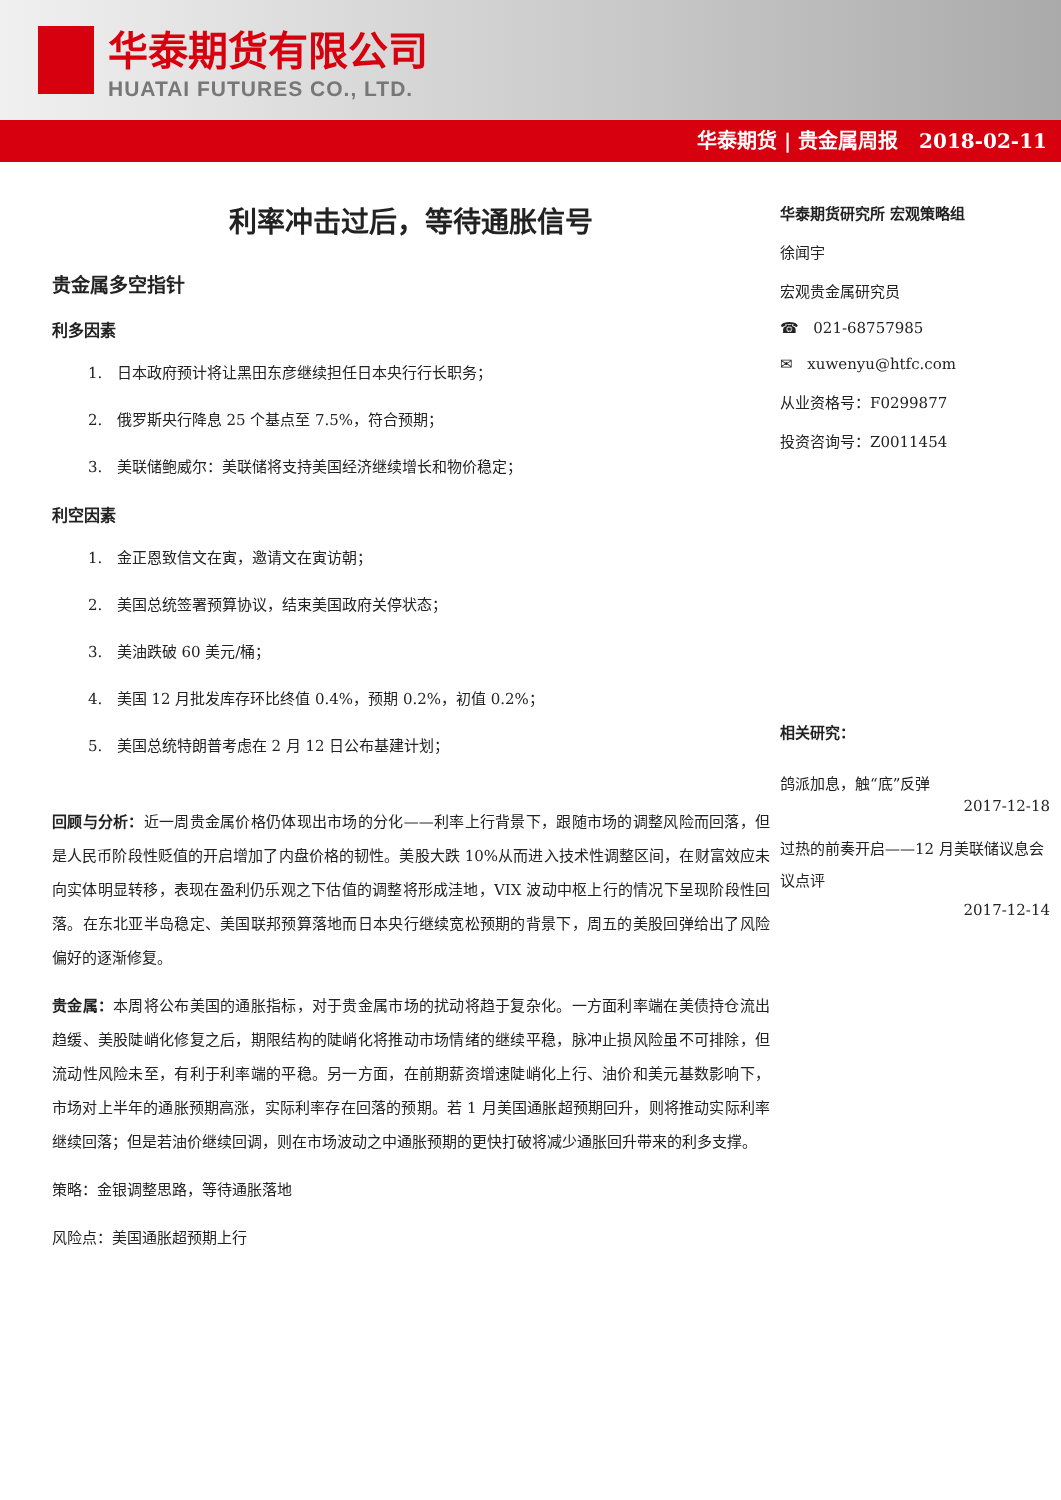华泰期货有限公司
HUATAI FUTURES CO., LTD.
华泰期货 | 贵金属周报 2018-02-11
利率冲击过后，等待通胀信号
贵金属多空指针
利多因素
1. 日本政府预计将让黑田东彦继续担任日本央行行长职务；
2. 俄罗斯央行降息 25 个基点至 7.5%，符合预期；
3. 美联储鲍威尔：美联储将支持美国经济继续增长和物价稳定；
利空因素
1. 金正恩致信文在寅，邀请文在寅访朝；
2. 美国总统签署预算协议，结束美国政府关停状态；
3. 美油跌破 60 美元/桶；
4. 美国 12 月批发库存环比终值 0.4%，预期 0.2%，初值 0.2%；
5. 美国总统特朗普考虑在 2 月 12 日公布基建计划；
回顾与分析：近一周贵金属价格仍体现出市场的分化——利率上行背景下，跟随市场的调整风险而回落，但是人民币阶段性贬值的开启增加了内盘价格的韧性。美股大跌 10%从而进入技术性调整区间，在财富效应未向实体明显转移，表现在盈利仍乐观之下估值的调整将形成洼地，VIX 波动中枢上行的情况下呈现阶段性回落。在东北亚半岛稳定、美国联邦预算落地而日本央行继续宽松预期的背景下，周五的美股回弹给出了风险偏好的逐渐修复。
贵金属：本周将公布美国的通胀指标，对于贵金属市场的扰动将趋于复杂化。一方面利率端在美债持仓流出趋缓、美股陡峭化修复之后，期限结构的陡峭化将推动市场情绪的继续平稳，脉冲止损风险虽不可排除，但流动性风险未至，有利于利率端的平稳。另一方面，在前期薪资增速陡峭化上行、油价和美元基数影响下，市场对上半年的通胀预期高涨，实际利率存在回落的预期。若 1 月美国通胀超预期回升，则将推动实际利率继续回落；但是若油价继续回调，则在市场波动之中通胀预期的更快打破将减少通胀回升带来的利多支撑。
策略：金银调整思路，等待通胀落地
风险点：美国通胀超预期上行
华泰期货研究所 宏观策略组
徐闻宇
宏观贵金属研究员
☎ 021-68757985
✉ xuwenyu@htfc.com
从业资格号：F0299877
投资咨询号：Z0011454
相关研究：
鸽派加息，触“底”反弹
2017-12-18
过热的前奏开启——12 月美联储议息会议点评
2017-12-14